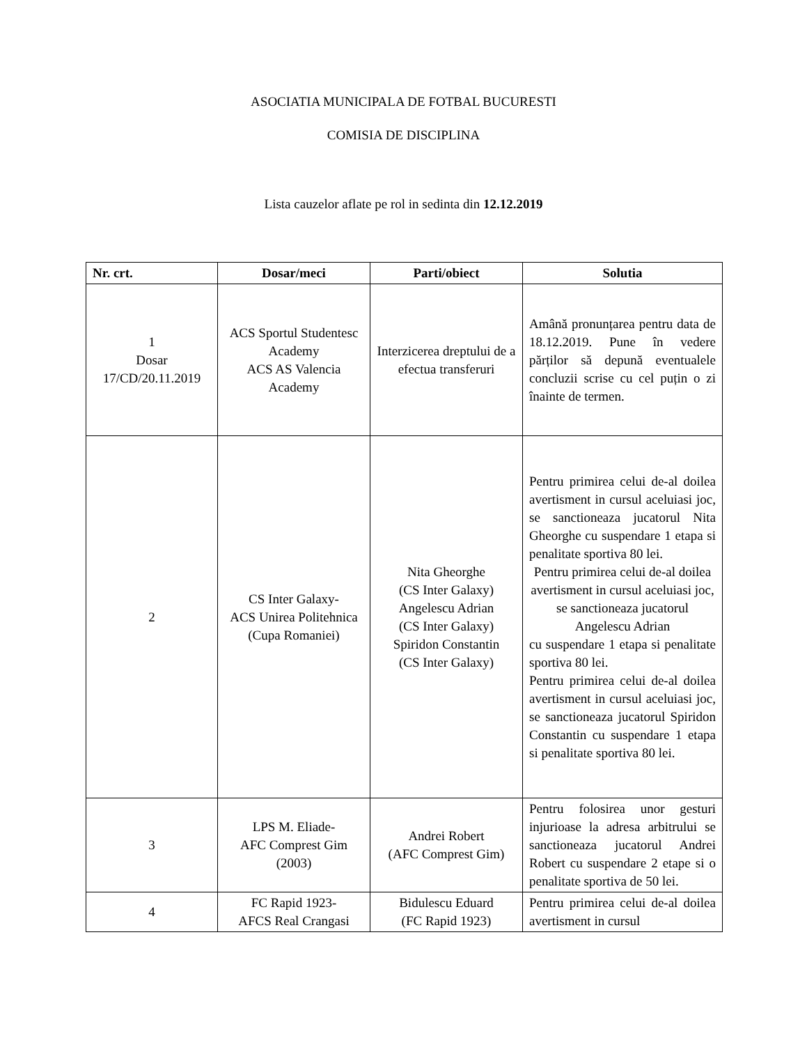ASOCIATIA MUNICIPALA DE FOTBAL BUCURESTI
COMISIA DE DISCIPLINA
Lista cauzelor aflate pe rol in sedinta din 12.12.2019
| Nr. crt. | Dosar/meci | Parti/obiect | Solutia |
| --- | --- | --- | --- |
| 1 Dosar 17/CD/20.11.2019 | ACS Sportul Studentesc Academy ACS AS Valencia Academy | Interzicerea dreptului de a efectua transferuri | Amână pronunțarea pentru data de 18.12.2019. Pune în vedere părților să depună eventualele concluzii scrise cu cel puțin o zi înainte de termen. |
| 2 | CS Inter Galaxy- ACS Unirea Politehnica (Cupa Romaniei) | Nita Gheorghe (CS Inter Galaxy) Angelescu Adrian (CS Inter Galaxy) Spiridon Constantin (CS Inter Galaxy) | Pentru primirea celui de-al doilea avertisment in cursul aceluiasi joc, se sanctioneaza jucatorul Nita Gheorghe cu suspendare 1 etapa si penalitate sportiva 80 lei. Pentru primirea celui de-al doilea avertisment in cursul aceluiasi joc, se sanctioneaza jucatorul Angelescu Adrian cu suspendare 1 etapa si penalitate sportiva 80 lei. Pentru primirea celui de-al doilea avertisment in cursul aceluiasi joc, se sanctioneaza jucatorul Spiridon Constantin cu suspendare 1 etapa si penalitate sportiva 80 lei. |
| 3 | LPS M. Eliade- AFC Comprest Gim (2003) | Andrei Robert (AFC Comprest Gim) | Pentru folosirea unor gesturi injurioase la adresa arbitrului se sanctioneaza jucatorul Andrei Robert cu suspendare 2 etape si o penalitate sportiva de 50 lei. |
| 4 | FC Rapid 1923- AFCS Real Crangasi | Bidulescu Eduard (FC Rapid 1923) | Pentru primirea celui de-al doilea avertisment in cursul |